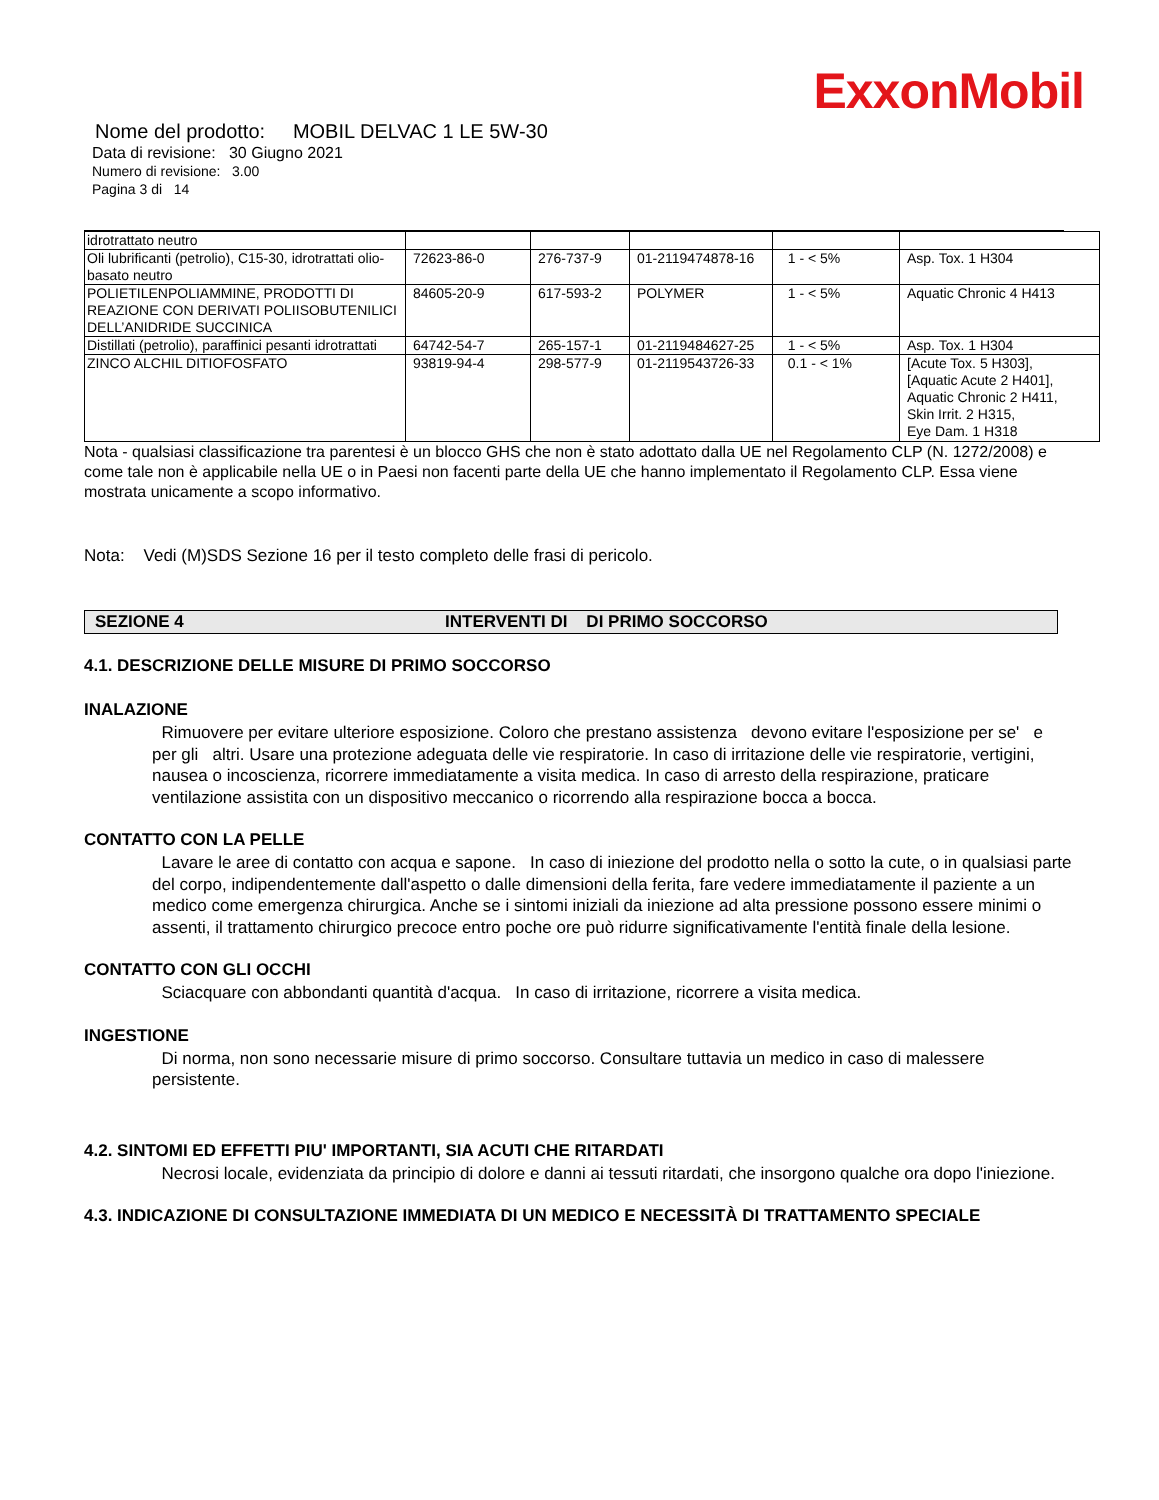ExxonMobil
Nome del prodotto: MOBIL DELVAC 1 LE 5W-30
Data di revisione: 30 Giugno 2021
Numero di revisione: 3.00
Pagina 3 di 14
| idrotrattato neutro | | | | | |
| Oli lubrificanti (petrolio), C15-30, idrotrattati olio-basato neutro | 72623-86-0 | 276-737-9 | 01-2119474878-16 | 1 - < 5% | Asp. Tox. 1 H304 |
| POLIETILENPOLIAMMINE, PRODOTTI DI REAZIONE CON DERIVATI POLIISOBUTENILICI DELL’ANIDRIDE SUCCINICA | 84605-20-9 | 617-593-2 | POLYMER | 1 - < 5% | Aquatic Chronic 4 H413 |
| Distillati (petrolio), paraffinici pesanti idrotrattati | 64742-54-7 | 265-157-1 | 01-2119484627-25 | 1 - < 5% | Asp. Tox. 1 H304 |
| ZINCO ALCHIL DITIOFOSFATO | 93819-94-4 | 298-577-9 | 01-2119543726-33 | 0.1 - < 1% | [Acute Tox. 5 H303], [Aquatic Acute 2 H401], Aquatic Chronic 2 H411, Skin Irrit. 2 H315, Eye Dam. 1 H318 |
Nota - qualsiasi classificazione tra parentesi è un blocco GHS che non è stato adottato dalla UE nel Regolamento CLP (N. 1272/2008) e come tale non è applicabile nella UE o in Paesi non facenti parte della UE che hanno implementato il Regolamento CLP. Essa viene mostrata unicamente a scopo informativo.
Nota: Vedi (M)SDS Sezione 16 per il testo completo delle frasi di pericolo.
SEZIONE 4 INTERVENTI DI DI PRIMO SOCCORSO
4.1. DESCRIZIONE DELLE MISURE DI PRIMO SOCCORSO
INALAZIONE
Rimuovere per evitare ulteriore esposizione. Coloro che prestano assistenza devono evitare l'esposizione per se' e per gli altri. Usare una protezione adeguata delle vie respiratorie. In caso di irritazione delle vie respiratorie, vertigini, nausea o incoscienza, ricorrere immediatamente a visita medica. In caso di arresto della respirazione, praticare ventilazione assistita con un dispositivo meccanico o ricorrendo alla respirazione bocca a bocca.
CONTATTO CON LA PELLE
Lavare le aree di contatto con acqua e sapone. In caso di iniezione del prodotto nella o sotto la cute, o in qualsiasi parte del corpo, indipendentemente dall'aspetto o dalle dimensioni della ferita, fare vedere immediatamente il paziente a un medico come emergenza chirurgica. Anche se i sintomi iniziali da iniezione ad alta pressione possono essere minimi o assenti, il trattamento chirurgico precoce entro poche ore può ridurre significativamente l'entità finale della lesione.
CONTATTO CON GLI OCCHI
Sciacquare con abbondanti quantità d'acqua. In caso di irritazione, ricorrere a visita medica.
INGESTIONE
Di norma, non sono necessarie misure di primo soccorso. Consultare tuttavia un medico in caso di malessere persistente.
4.2. SINTOMI ED EFFETTI PIU' IMPORTANTI, SIA ACUTI CHE RITARDATI
Necrosi locale, evidenziata da principio di dolore e danni ai tessuti ritardati, che insorgono qualche ora dopo l'iniezione.
4.3. INDICAZIONE DI CONSULTAZIONE IMMEDIATA DI UN MEDICO E NECESSITÀ DI TRATTAMENTO SPECIALE